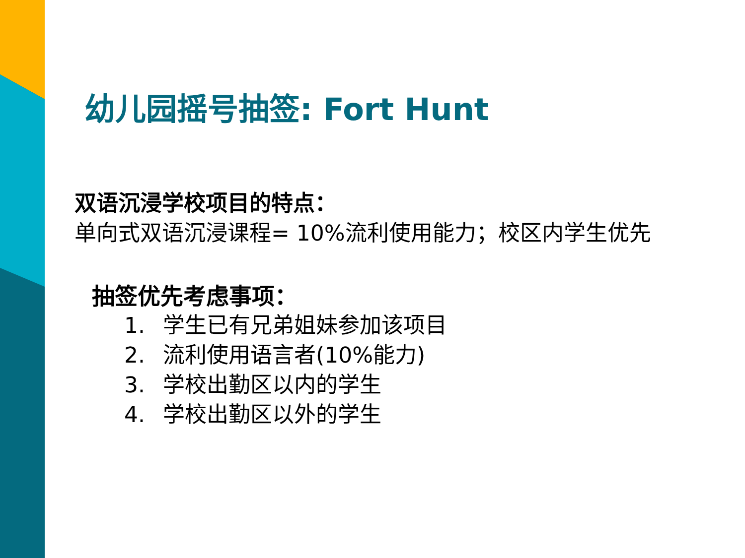幼儿园摇号抽签: Fort Hunt
双语沉浸学校项目的特点：
单向式双语沉浸课程= 10%流利使用能力；校区内学生优先
抽签优先考虑事项：
1. 学生已有兄弟姐妹参加该项目
2. 流利使用语言者(10%能力)
3. 学校出勤区以内的学生
4. 学校出勤区以外的学生